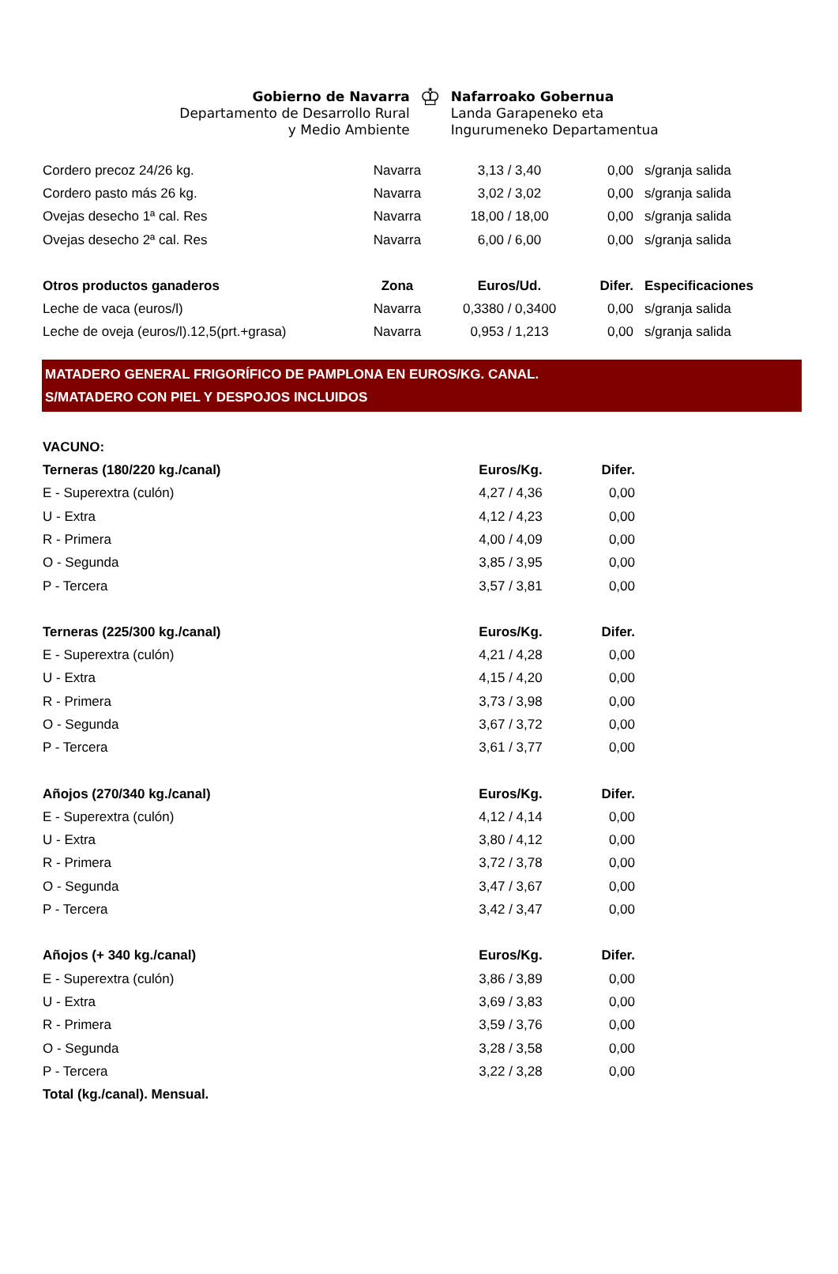Gobierno de Navarra
Departamento de Desarrollo Rural
y Medio Ambiente
♔
Nafarroako Gobernua
Landa Garapeneko eta
Ingurumeneko Departamentua
| Cordero precoz 24/26 kg. | Navarra | 3,13 / 3,40 | 0,00 | s/granja salida |
| Cordero pasto más 26 kg. | Navarra | 3,02 / 3,02 | 0,00 | s/granja salida |
| Ovejas desecho 1ª cal. Res | Navarra | 18,00 / 18,00 | 0,00 | s/granja salida |
| Ovejas desecho 2ª cal. Res | Navarra | 6,00 / 6,00 | 0,00 | s/granja salida |
| Otros productos ganaderos | Zona | Euros/Ud. | Difer. | Especificaciones |
| Leche de vaca (euros/l) | Navarra | 0,3380 / 0,3400 | 0,00 | s/granja salida |
| Leche de oveja (euros/l).12,5(prt.+grasa) | Navarra | 0,953 / 1,213 | 0,00 | s/granja salida |
MATADERO GENERAL FRIGORÍFICO DE PAMPLONA EN EUROS/KG. CANAL.
S/MATADERO CON PIEL Y DESPOJOS INCLUIDOS
| VACUNO: | | | | |
| Terneras (180/220 kg./canal) | | Euros/Kg. | Difer. | |
| E - Superextra (culón) | | 4,27 / 4,36 | 0,00 | |
| U - Extra | | 4,12 / 4,23 | 0,00 | |
| R - Primera | | 4,00 / 4,09 | 0,00 | |
| O - Segunda | | 3,85 / 3,95 | 0,00 | |
| P - Tercera | | 3,57 / 3,81 | 0,00 | |
| Terneras (225/300 kg./canal) | | Euros/Kg. | Difer. | |
| E - Superextra (culón) | | 4,21 / 4,28 | 0,00 | |
| U - Extra | | 4,15 / 4,20 | 0,00 | |
| R - Primera | | 3,73 / 3,98 | 0,00 | |
| O - Segunda | | 3,67 / 3,72 | 0,00 | |
| P - Tercera | | 3,61 / 3,77 | 0,00 | |
| Añojos (270/340 kg./canal) | | Euros/Kg. | Difer. | |
| E - Superextra (culón) | | 4,12 / 4,14 | 0,00 | |
| U - Extra | | 3,80 / 4,12 | 0,00 | |
| R - Primera | | 3,72 / 3,78 | 0,00 | |
| O - Segunda | | 3,47 / 3,67 | 0,00 | |
| P - Tercera | | 3,42 / 3,47 | 0,00 | |
| Añojos (+ 340 kg./canal) | | Euros/Kg. | Difer. | |
| E - Superextra (culón) | | 3,86 / 3,89 | 0,00 | |
| U - Extra | | 3,69 / 3,83 | 0,00 | |
| R - Primera | | 3,59 / 3,76 | 0,00 | |
| O - Segunda | | 3,28 / 3,58 | 0,00 | |
| P - Tercera | | 3,22 / 3,28 | 0,00 | |
| Total (kg./canal). Mensual. | | | | |